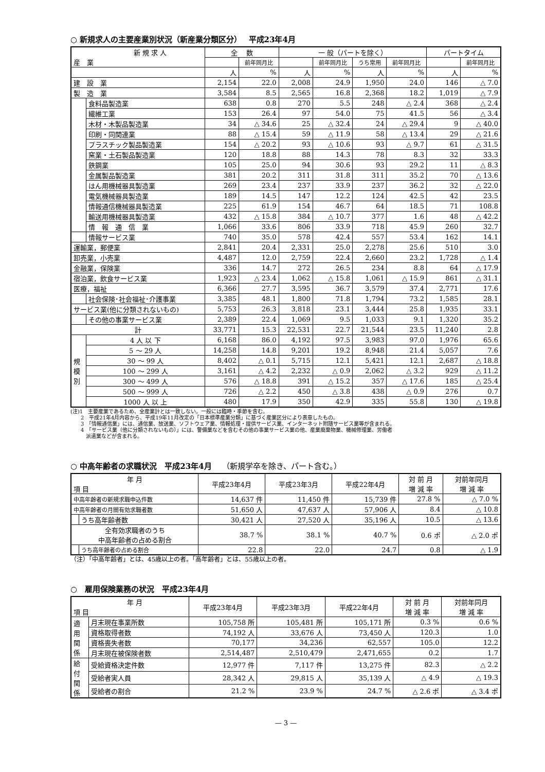○ 新規求人の主要産業別状況（新産業分類区分）　 平成23年4月
| 新 規 求 人 産 業 | | 全 数 | | 一 般（パートを除く） | | | | パートタイム | | |
| --- | --- | --- | --- | --- | --- | --- | --- | --- | --- | --- |
| | | | 前年同月比 | | 前年同月比 | うち常用 | 前年同月比 | | 前年同月比 | |
| | | 人 | % | 人 | % | 人 | % | 人 | % | |
| 建 設 業 | | 2,154 | 22.0 | 2,008 | 24.9 | 1,950 | 24.0 | 146 | △ 7.0 | |
| 製 造 業 | | 3,584 | 8.5 | 2,565 | 16.8 | 2,368 | 18.2 | 1,019 | △ 7.9 | |
| | 食料品製造業 | 638 | 0.8 | 270 | 5.5 | 248 | △ 2.4 | 368 | △ 2.4 | |
| | 繊維工業 | 153 | 26.4 | 97 | 54.0 | 75 | 41.5 | 56 | △ 3.4 | |
| | 木材・木製品製造業 | 34 | △ 34.6 | 25 | △ 32.4 | 24 | △ 29.4 | 9 | △ 40.0 | |
| | 印刷・同関連業 | 88 | △ 15.4 | 59 | △ 11.9 | 58 | △ 13.4 | 29 | △ 21.6 | |
| | プラスチック製品製造業 | 154 | △ 20.2 | 93 | △ 10.6 | 93 | △ 9.7 | 61 | △ 31.5 | |
| | 窯業・土石製品製造業 | 120 | 18.8 | 88 | 14.3 | 78 | 8.3 | 32 | 33.3 | |
| | 鉄鋼業 | 105 | 25.0 | 94 | 30.6 | 93 | 29.2 | 11 | △ 8.3 | |
| | 金属製品製造業 | 381 | 20.2 | 311 | 31.8 | 311 | 35.2 | 70 | △ 13.6 | |
| | はん用機械器具製造業 | 269 | 23.4 | 237 | 33.9 | 237 | 36.2 | 32 | △ 22.0 | |
| | 電気機械器具製造業 | 189 | 14.5 | 147 | 12.2 | 124 | 42.5 | 42 | 23.5 | |
| | 情報通信機械器具製造業 | 225 | 61.9 | 154 | 46.7 | 64 | 18.5 | 71 | 108.8 | |
| | 輸送用機械器具製造業 | 432 | △ 15.8 | 384 | △ 10.7 | 377 | 1.6 | 48 | △ 42.2 | |
| | | 情 報 通 信 業 | 1,066 | 33.6 | 806 | 33.9 | 718 | 45.9 | 260 | 32.7 |
| | 情報サービス業 | 740 | 35.0 | 578 | 42.4 | 557 | 53.4 | 162 | 14.1 | |
| 運輸業，郵便業 | | 2,841 | 20.4 | 2,331 | 25.0 | 2,278 | 25.6 | 510 | 3.0 | |
| 卸売業，小売業 | | 4,487 | 12.0 | 2,759 | 22.4 | 2,660 | 23.2 | 1,728 | △ 1.4 | |
| 金融業，保険業 | | 336 | 14.7 | 272 | 26.5 | 234 | 8.8 | 64 | △ 17.9 | |
| 宿泊業，飲食サービス業 | | 1,923 | △ 23.4 | 1,062 | △ 15.8 | 1,061 | △ 15.9 | 861 | △ 31.1 | |
| 医療，福祉 | | 6,366 | 27.7 | 3,595 | 36.7 | 3,579 | 37.4 | 2,771 | 17.6 | |
| | 社会保険･社会福祉･介護事業 | 3,385 | 48.1 | 1,800 | 71.8 | 1,794 | 73.2 | 1,585 | 28.1 | |
| サービス業(他に分類されないもの) | | 5,753 | 26.3 | 3,818 | 23.1 | 3,444 | 25.8 | 1,935 | 33.1 | |
| | その他の事業サービス業 | 2,389 | 22.4 | 1,069 | 9.5 | 1,033 | 9.1 | 1,320 | 35.2 | |
| 計 | | 33,771 | 15.3 | 22,531 | 22.7 | 21,544 | 23.5 | 11,240 | 2.8 | |
| 規 模 別 | 4 人 以 下 | 6,168 | 86.0 | 4,192 | 97.5 | 3,983 | 97.0 | 1,976 | 65.6 | |
| | 5 ～ 29 人 | 14,258 | 14.8 | 9,201 | 19.2 | 8,948 | 21.4 | 5,057 | 7.6 | |
| | 30 ～ 99 人 | 8,402 | △ 0.1 | 5,715 | 12.1 | 5,421 | 12.1 | 2,687 | △ 18.8 | |
| | 100 ～ 299 人 | 3,161 | △ 4.2 | 2,232 | △ 0.9 | 2,062 | △ 3.2 | 929 | △ 11.2 | |
| | 300 ～ 499 人 | 576 | △ 18.8 | 391 | △ 15.2 | 357 | △ 17.6 | 185 | △ 25.4 | |
| | 500 ～ 999 人 | 726 | △ 2.2 | 450 | △ 3.8 | 438 | △ 0.9 | 276 | 0.7 | |
| | 1000 人 以 上 | 480 | 17.9 | 350 | 42.9 | 335 | 55.8 | 130 | △ 19.8 | |
(注)1　主要産業であるため、全産業計とは一致しない。一般には臨時・季節を含む。
　　2　平成21年4月内容から、平成19年11月改定の「日本標準産業分類」に基づく産業区分により表章したもの。
　　3　「情報通信業」には、通信業、放送業、ソフトウェア業、情報処理・提供サービス業、インターネット附随サービス業等が含まれる。
　　4　「サービス業（他に分類されないもの）」には、警備業などを含むその他の事業サービス業の他、産業廃棄物業、機械修理業、労働者
　　　派遣業などが含まれる。
○ 中高年齢者の求職状況　平成23年4月　 （新規学卒を除き、パート含む。）
| 年 月 項 目 | | 平成23年4月 | 平成23年3月 | 平成22年4月 | 対 前 月 増 減 率 | 対前年同月 増 減 率 |
| --- | --- | --- | --- | --- | --- | --- |
| 中高年齢者の新規求職申込件数 | | 14,637 件 | 11,450 件 | 15,739 件 | 27.8 % | △ 7.0 % |
| 中高年齢者の月間有効求職者数 | | 51,650 人 | 47,637 人 | 57,906 人 | 8.4 | △ 10.8 |
| | うち高年齢者数 | 30,421 人 | 27,520 人 | 35,196 人 | 10.5 | △ 13.6 |
| 全有効求職者のうち 中高年齢者の占める割合 | | 38.7 % | 38.1 % | 40.7 % | 0.6 ポ | △ 2.0 ポ |
| | うち高年齢者の占める割合 | 22.8 | 22.0 | 24.7 | 0.8 | △ 1.9 |
（注）「中高年齢者」とは、45歳以上の者。「高年齢者」とは、55歳以上の者。
○　雇用保険業務の状況　平成23年4月
| 年 月 項 目 | | 平成23年4月 | 平成23年3月 | 平成22年4月 | 対 前 月 増 減 率 | 対前年同月 増 減 率 |
| --- | --- | --- | --- | --- | --- | --- |
| 適 用 関 係 | 月末現在事業所数 | 105,758 所 | 105,481 所 | 105,171 所 | 0.3 % | 0.6 % |
| | 資格取得者数 | 74,192 人 | 33,676 人 | 73,450 人 | 120.3 | 1.0 |
| | 資格喪失者数 | 70,177 | 34,236 | 62,557 | 105.0 | 12.2 |
| | 月末現在被保険者数 | 2,514,487 | 2,510,479 | 2,471,655 | 0.2 | 1.7 |
| 給 付 関 係 | 受給資格決定件数 | 12,977 件 | 7,117 件 | 13,275 件 | 82.3 | △ 2.2 |
| | 受給者実人員 | 28,342 人 | 29,815 人 | 35,139 人 | △ 4.9 | △ 19.3 |
| | 受給者の割合 | 21.2 % | 23.9 % | 24.7 % | △ 2.6 ポ | △ 3.4 ポ |
— 3 —